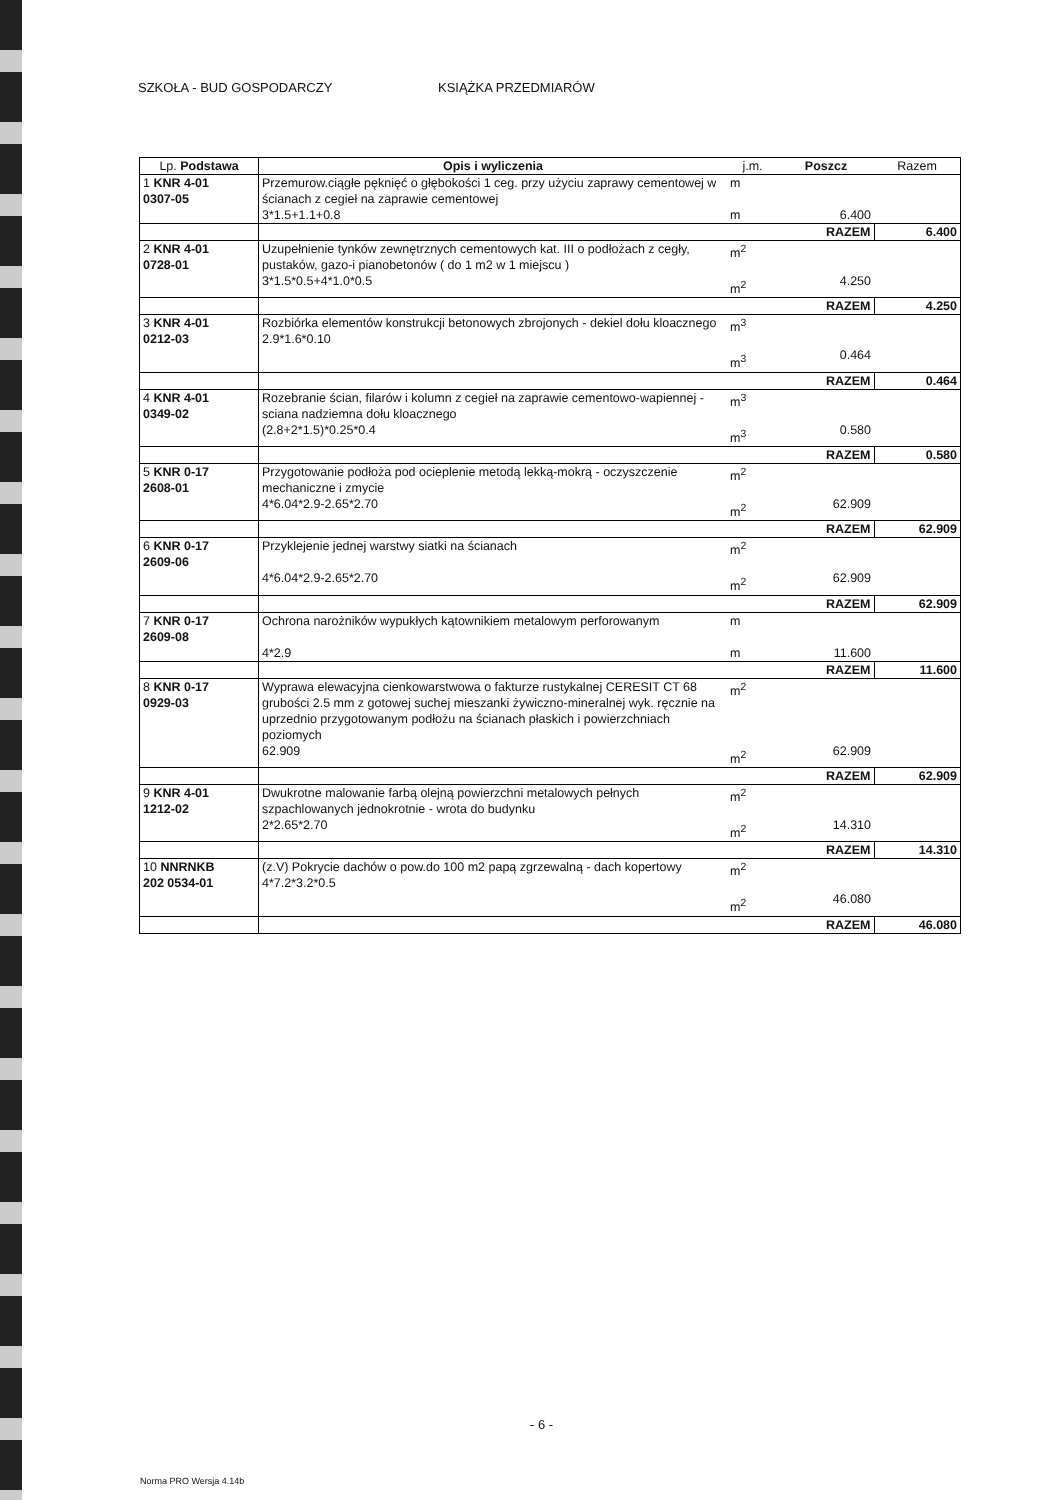SZKOŁA - BUD GOSPODARCZY KSIĄŻKA PRZEDMIARÓW
| Lp. Podstawa | Opis i wyliczenia | j.m. | Poszcz | Razem |
| --- | --- | --- | --- | --- |
| 1 KNR 4-01 0307-05 | Przemurow.ciągłe pęknięć o głębokości 1 ceg. przy użyciu zaprawy cementowej w ścianach z cegieł na zaprawie cementowej 3*1.5+1.1+0.8 | m m | 6.400 | |
| | | | RAZEM | 6.400 |
| 2 KNR 4-01 0728-01 | Uzupełnienie tynków zewnętrznych cementowych kat. III o podłożach z cegły, pustaków, gazo-i pianobetonów ( do 1 m2 w 1 miejscu ) 3*1.5*0.5+4*1.0*0.5 | m<sup>2</sup> m<sup>2</sup> | 4.250 | |
| | | | RAZEM | 4.250 |
| 3 KNR 4-01 0212-03 | Rozbiórka elementów konstrukcji betonowych zbrojonych - dekiel dołu kloacznego 2.9*1.6*0.10 | m<sup>3</sup> m<sup>3</sup> | 0.464 | |
| | | | RAZEM | 0.464 |
| 4 KNR 4-01 0349-02 | Rozebranie ścian, filarów i kolumn z cegieł na zaprawie cementowo-wapiennej - sciana nadziemna dołu kloacznego (2.8+2*1.5)*0.25*0.4 | m<sup>3</sup> m<sup>3</sup> | 0.580 | |
| | | | RAZEM | 0.580 |
| 5 KNR 0-17 2608-01 | Przygotowanie podłoża pod ocieplenie metodą lekką-mokrą - oczyszczenie mechaniczne i zmycie 4*6.04*2.9-2.65*2.70 | m<sup>2</sup> m<sup>2</sup> | 62.909 | |
| | | | RAZEM | 62.909 |
| 6 KNR 0-17 2609-06 | Przyklejenie jednej warstwy siatki na ścianach 4*6.04*2.9-2.65*2.70 | m<sup>2</sup> m<sup>2</sup> | 62.909 | |
| | | | RAZEM | 62.909 |
| 7 KNR 0-17 2609-08 | Ochrona narożników wypukłych kątownikiem metalowym perforowanym 4*2.9 | m m | 11.600 | |
| | | | RAZEM | 11.600 |
| 8 KNR 0-17 0929-03 | Wyprawa elewacyjna cienkowarstwowa o fakturze rustykalnej CERESIT CT 68 grubości 2.5 mm z gotowej suchej mieszanki żywiczno-mineralnej wyk. ręcznie na uprzednio przygotowanym podłożu na ścianach płaskich i powierzchniach poziomych 62.909 | m<sup>2</sup> m<sup>2</sup> | 62.909 | |
| | | | RAZEM | 62.909 |
| 9 KNR 4-01 1212-02 | Dwukrotne malowanie farbą olejną powierzchni metalowych pełnych szpachlowanych jednokrotnie - wrota do budynku 2*2.65*2.70 | m<sup>2</sup> m<sup>2</sup> | 14.310 | |
| | | | RAZEM | 14.310 |
| 10 NNRNKB 202 0534-01 | (z.V) Pokrycie dachów o pow.do 100 m2 papą zgrzewalną - dach kopertowy 4*7.2*3.2*0.5 | m<sup>2</sup> m<sup>2</sup> | 46.080 | |
| | | | RAZEM | 46.080 |
- 6 -
Norma PRO Wersja 4.14b